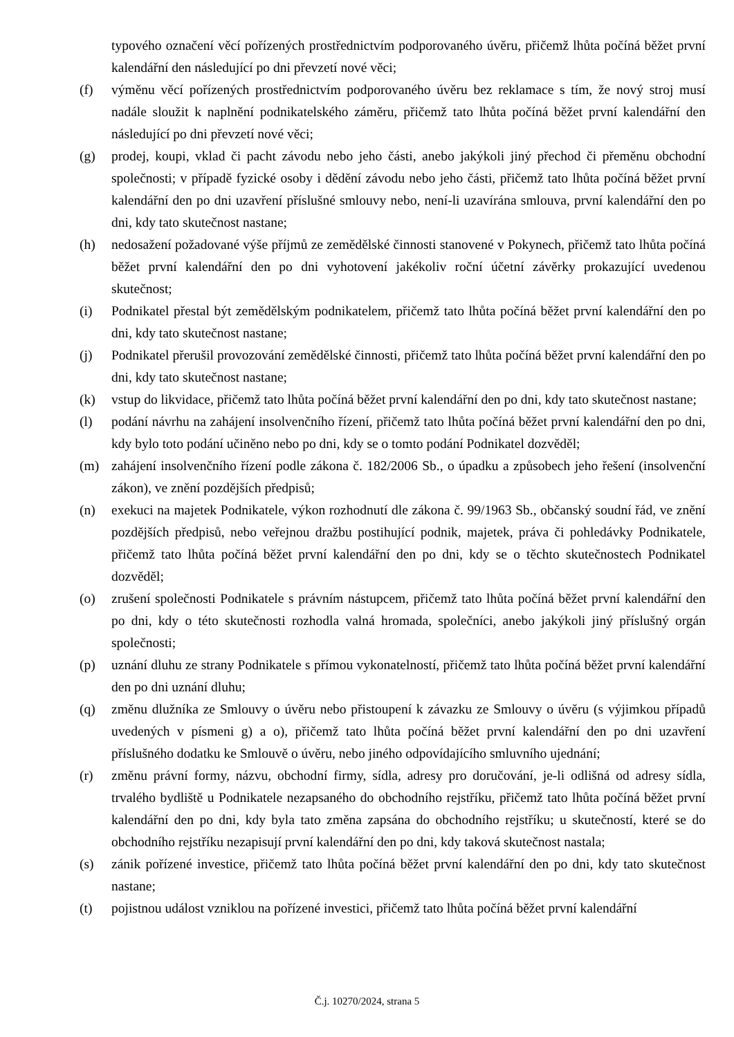typového označení věcí pořízených prostřednictvím podporovaného úvěru, přičemž lhůta počíná běžet první kalendářní den následující po dni převzetí nové věci;
(f) výměnu věcí pořízených prostřednictvím podporovaného úvěru bez reklamace s tím, že nový stroj musí nadále sloužit k naplnění podnikatelského záměru, přičemž tato lhůta počíná běžet první kalendářní den následující po dni převzetí nové věci;
(g) prodej, koupi, vklad či pacht závodu nebo jeho části, anebo jakýkoli jiný přechod či přeměnu obchodní společnosti; v případě fyzické osoby i dědění závodu nebo jeho části, přičemž tato lhůta počíná běžet první kalendářní den po dni uzavření příslušné smlouvy nebo, není-li uzavírána smlouva, první kalendářní den po dni, kdy tato skutečnost nastane;
(h) nedosažení požadované výše příjmů ze zemědělské činnosti stanovené v Pokynech, přičemž tato lhůta počíná běžet první kalendářní den po dni vyhotovení jakékoliv roční účetní závěrky prokazující uvedenou skutečnost;
(i) Podnikatel přestal být zemědělským podnikatelem, přičemž tato lhůta počíná běžet první kalendářní den po dni, kdy tato skutečnost nastane;
(j) Podnikatel přerušil provozování zemědělské činnosti, přičemž tato lhůta počíná běžet první kalendářní den po dni, kdy tato skutečnost nastane;
(k) vstup do likvidace, přičemž tato lhůta počíná běžet první kalendářní den po dni, kdy tato skutečnost nastane;
(l) podání návrhu na zahájení insolvenčního řízení, přičemž tato lhůta počíná běžet první kalendářní den po dni, kdy bylo toto podání učiněno nebo po dni, kdy se o tomto podání Podnikatel dozvěděl;
(m) zahájení insolvenčního řízení podle zákona č. 182/2006 Sb., o úpadku a způsobech jeho řešení (insolvenční zákon), ve znění pozdějších předpisů;
(n) exekuci na majetek Podnikatele, výkon rozhodnutí dle zákona č. 99/1963 Sb., občanský soudní řád, ve znění pozdějších předpisů, nebo veřejnou dražbu postihující podnik, majetek, práva či pohledávky Podnikatele, přičemž tato lhůta počíná běžet první kalendářní den po dni, kdy se o těchto skutečnostech Podnikatel dozvěděl;
(o) zrušení společnosti Podnikatele s právním nástupcem, přičemž tato lhůta počíná běžet první kalendářní den po dni, kdy o této skutečnosti rozhodla valná hromada, společníci, anebo jakýkoli jiný příslušný orgán společnosti;
(p) uznání dluhu ze strany Podnikatele s přímou vykonatelností, přičemž tato lhůta počíná běžet první kalendářní den po dni uznání dluhu;
(q) změnu dlužníka ze Smlouvy o úvěru nebo přistoupení k závazku ze Smlouvy o úvěru (s výjimkou případů uvedených v písmeni g) a o), přičemž tato lhůta počíná běžet první kalendářní den po dni uzavření příslušného dodatku ke Smlouvě o úvěru, nebo jiného odpovídajícího smluvního ujednání;
(r) změnu právní formy, názvu, obchodní firmy, sídla, adresy pro doručování, je-li odlišná od adresy sídla, trvalého bydliště u Podnikatele nezapsaného do obchodního rejstříku, přičemž tato lhůta počíná běžet první kalendářní den po dni, kdy byla tato změna zapsána do obchodního rejstříku; u skutečností, které se do obchodního rejstříku nezapisují první kalendářní den po dni, kdy taková skutečnost nastala;
(s) zánik pořízené investice, přičemž tato lhůta počíná běžet první kalendářní den po dni, kdy tato skutečnost nastane;
(t) pojistnou událost vzniklou na pořízené investici, přičemž tato lhůta počíná běžet první kalendářní
Č.j. 10270/2024, strana 5